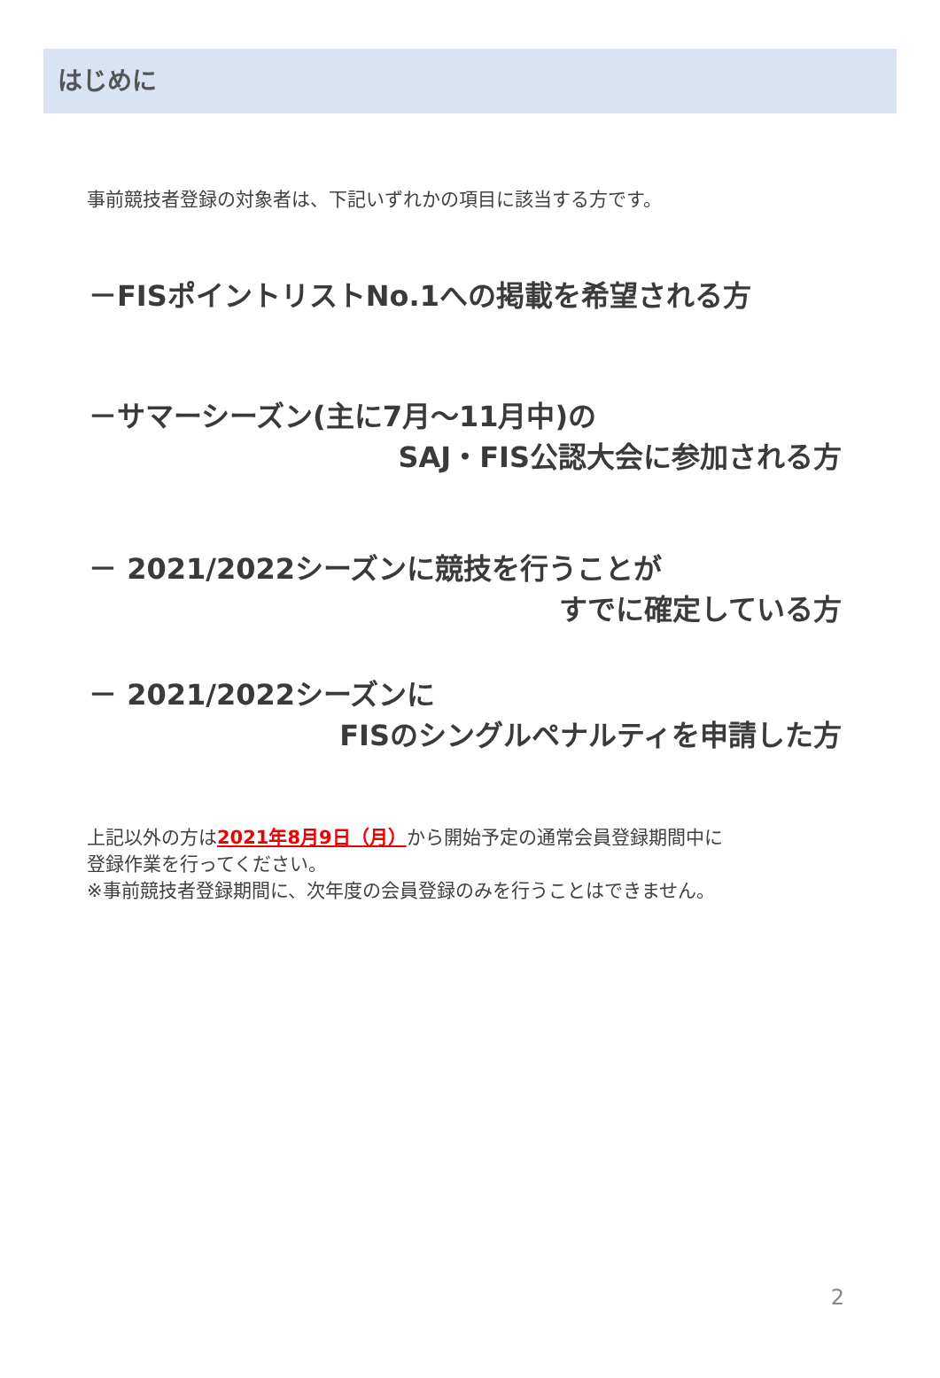はじめに
事前競技者登録の対象者は、下記いずれかの項目に該当する方です。
－FISポイントリストNo.1への掲載を希望される方
－サマーシーズン(主に7月～11月中)の
SAJ・FIS公認大会に参加される方
－ 2021/2022シーズンに競技を行うことが
すでに確定している方
－ 2021/2022シーズンに
FISのシングルペナルティを申請した方
上記以外の方は2021年8月9日（月）から開始予定の通常会員登録期間中に
登録作業を行ってください。
※事前競技者登録期間に、次年度の会員登録のみを行うことはできません。
2